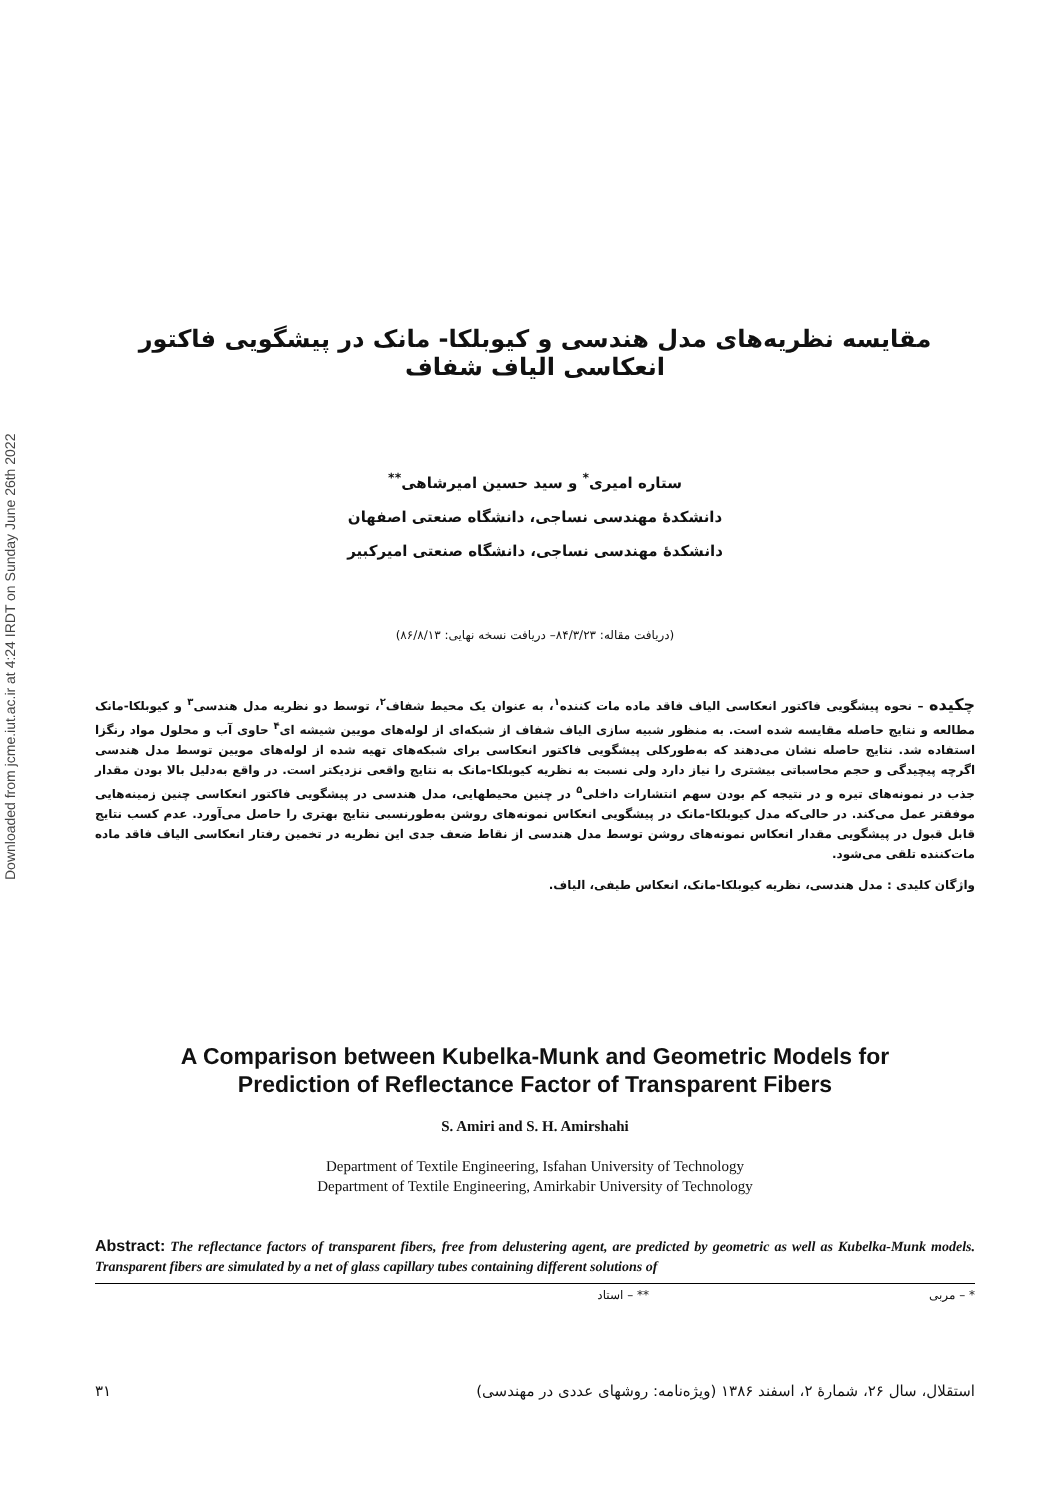Downloaded from jcme.iut.ac.ir at 4:24 IRDT on Sunday June 26th 2022
مقایسه نظریه‌های مدل هندسی و کیوبلکا- مانک در پیشگویی فاکتور انعکاسی الیاف شفاف
ستاره امیری<sup>*</sup> و سید حسین امیرشاهی<sup>**</sup>
دانشکدهٔ مهندسی نساجی، دانشگاه صنعتی اصفهان
دانشکدهٔ مهندسی نساجی، دانشگاه صنعتی امیرکبیر
(دریافت مقاله: ۸۴/۳/۲۳– دریافت نسخه نهایی: ۸۶/۸/۱۳)
چکیده – نحوه پیشگویی فاکتور انعکاسی الیاف فاقد ماده مات کننده<sup>۱</sup>، به عنوان یک محیط شفاف<sup>۲</sup>، توسط دو نظریه مدل هندسی<sup>۳</sup> و کیوبلکا-مانک مطالعه و نتایج حاصله مقایسه شده است. به منظور شبیه سازی الیاف شفاف از شبکه‌ای از لوله‌های مویین شیشه ای<sup>۴</sup> حاوی آب و محلول مواد رنگزا استفاده شد. نتایج حاصله نشان می‌دهند که به‌طورکلی پیشگویی فاکتور انعکاسی برای شبکه‌های تهیه شده از لوله‌های مویین توسط مدل هندسی اگرچه پیچیدگی و حجم محاسباتی بیشتری را نیاز دارد ولی نسبت به نظریه کیوبلکا-مانک به نتایج واقعی نزدیکتر است. در واقع بەدلیل بالا بودن مقدار جذب در نمونه‌های تیره و در نتیجه کم بودن سهم انتشارات داخلی<sup>۵</sup> در چنین محیطهایی، مدل هندسی در پیشگویی فاکتور انعکاسی چنین زمینه‌هایی موفقتر عمل می‌کند. در حالی‌که مدل کیوبلکا-مانک در پیشگویی انعکاس نمونه‌های روشن به‌طورنسبی نتایج بهتری را حاصل می‌آورد. عدم کسب نتایج قابل قبول در پیشگویی مقدار انعکاس نمونه‌های روشن توسط مدل هندسی از نقاط ضعف جدی این نظریه در تخمین رفتار انعکاسی الیاف فاقد ماده مات‌کننده تلقی می‌شود.
واژگان کلیدی : مدل هندسی، نظریه کیوبلکا-مانک، انعکاس طیفی، الیاف.
A Comparison between Kubelka-Munk and Geometric Models for
Prediction of Reflectance Factor of Transparent Fibers
S. Amiri and S. H. Amirshahi
Department of Textile Engineering, Isfahan University of Technology
Department of Textile Engineering, Amirkabir University of Technology
Abstract: The reflectance factors of transparent fibers, free from delustering agent, are predicted by geometric as well as Kubelka-Munk models. Transparent fibers are simulated by a net of glass capillary tubes containing different solutions of
* – مربی ** – استاد
استقلال، سال ۲۶، شمارهٔ ۲، اسفند ۱۳۸۶ (ویژه‌نامه: روشهای عددی در مهندسی) ۳۱